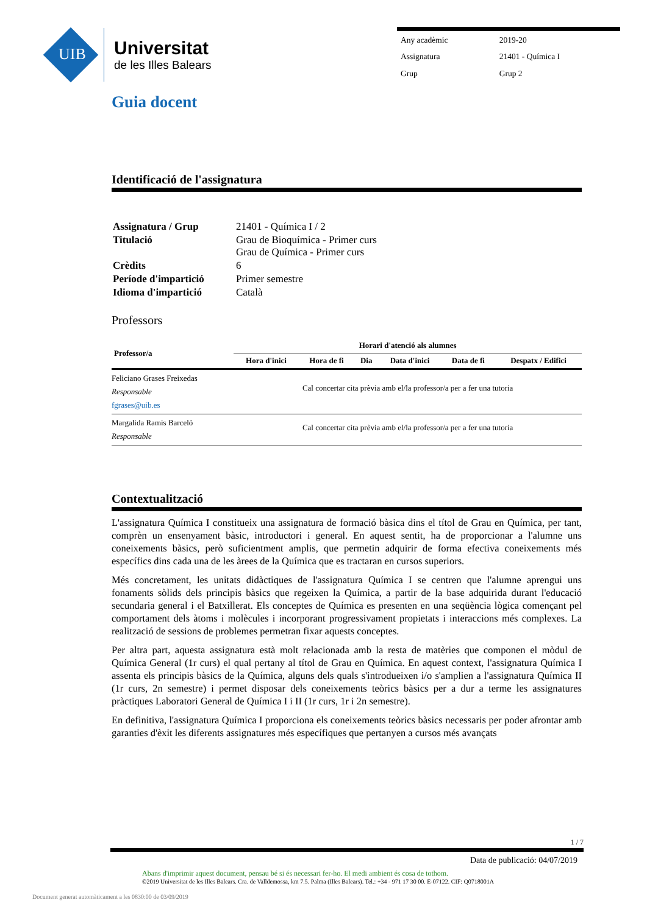UIB
Universitat
de les Illes Balears
| Any acadèmic | 2019-20 |
| Assignatura | 21401 - Química I |
| Grup | Grup 2 |
Guia docent
Identificació de l'assignatura
| Assignatura / Grup | 21401 - Química I / 2 |
| Titulació | Grau de Bioquímica - Primer curs Grau de Química - Primer curs |
| Crèdits | 6 |
| Període d'impartició | Primer semestre |
| Idioma d'impartició | Català |
Professors
| Professor/a | Horari d'atenció als alumnes | | | | | |
| --- | --- | --- | --- | --- | --- | --- |
| | Hora d'inici | Hora de fi | Dia | Data d'inici | Data de fi | Despatx / Edifici |
| Feliciano Grases Freixedas Responsable fgrases@uib.es | Cal concertar cita prèvia amb el/la professor/a per a fer una tutoria | | | | | |
| Margalida Ramis Barceló Responsable | Cal concertar cita prèvia amb el/la professor/a per a fer una tutoria | | | | | |
Contextualització
L'assignatura Química I constitueix una assignatura de formació bàsica dins el títol de Grau en Química, per tant, comprèn un ensenyament bàsic, introductori i general. En aquest sentit, ha de proporcionar a l'alumne uns coneixements bàsics, però suficientment amplis, que permetin adquirir de forma efectiva coneixements més específics dins cada una de les àrees de la Química que es tractaran en cursos superiors.
Més concretament, les unitats didàctiques de l'assignatura Química I se centren que l'alumne aprengui uns fonaments sòlids dels principis bàsics que regeixen la Química, a partir de la base adquirida durant l'educació secundaria general i el Batxillerat. Els conceptes de Química es presenten en una seqüència lògica començant pel comportament dels àtoms i molècules i incorporant progressivament propietats i interaccions més complexes. La realització de sessions de problemes permetran fixar aquests conceptes.
Per altra part, aquesta assignatura està molt relacionada amb la resta de matèries que componen el mòdul de Química General (1r curs) el qual pertany al títol de Grau en Química. En aquest context, l'assignatura Química I assenta els principis bàsics de la Química, alguns dels quals s'introdueixen i/o s'amplien a l'assignatura Química II (1r curs, 2n semestre) i permet disposar dels coneixements teòrics bàsics per a dur a terme les assignatures pràctiques Laboratori General de Química I i II (1r curs, 1r i 2n semestre).
En definitiva, l'assignatura Química I proporciona els coneixements teòrics bàsics necessaris per poder afrontar amb garanties d'èxit les diferents assignatures més específiques que pertanyen a cursos més avançats
1 / 7
Data de publicació: 04/07/2019
Abans d'imprimir aquest document, pensau bé si és necessari fer-ho. El medi ambient és cosa de tothom.
©2019 Universitat de les Illes Balears. Cra. de Valldemossa, km 7.5. Palma (Illes Balears). Tel.: +34 - 971 17 30 00. E-07122. CIF: Q0718001A
Document generat automàticament a les 0830:00 de 03/09/2019